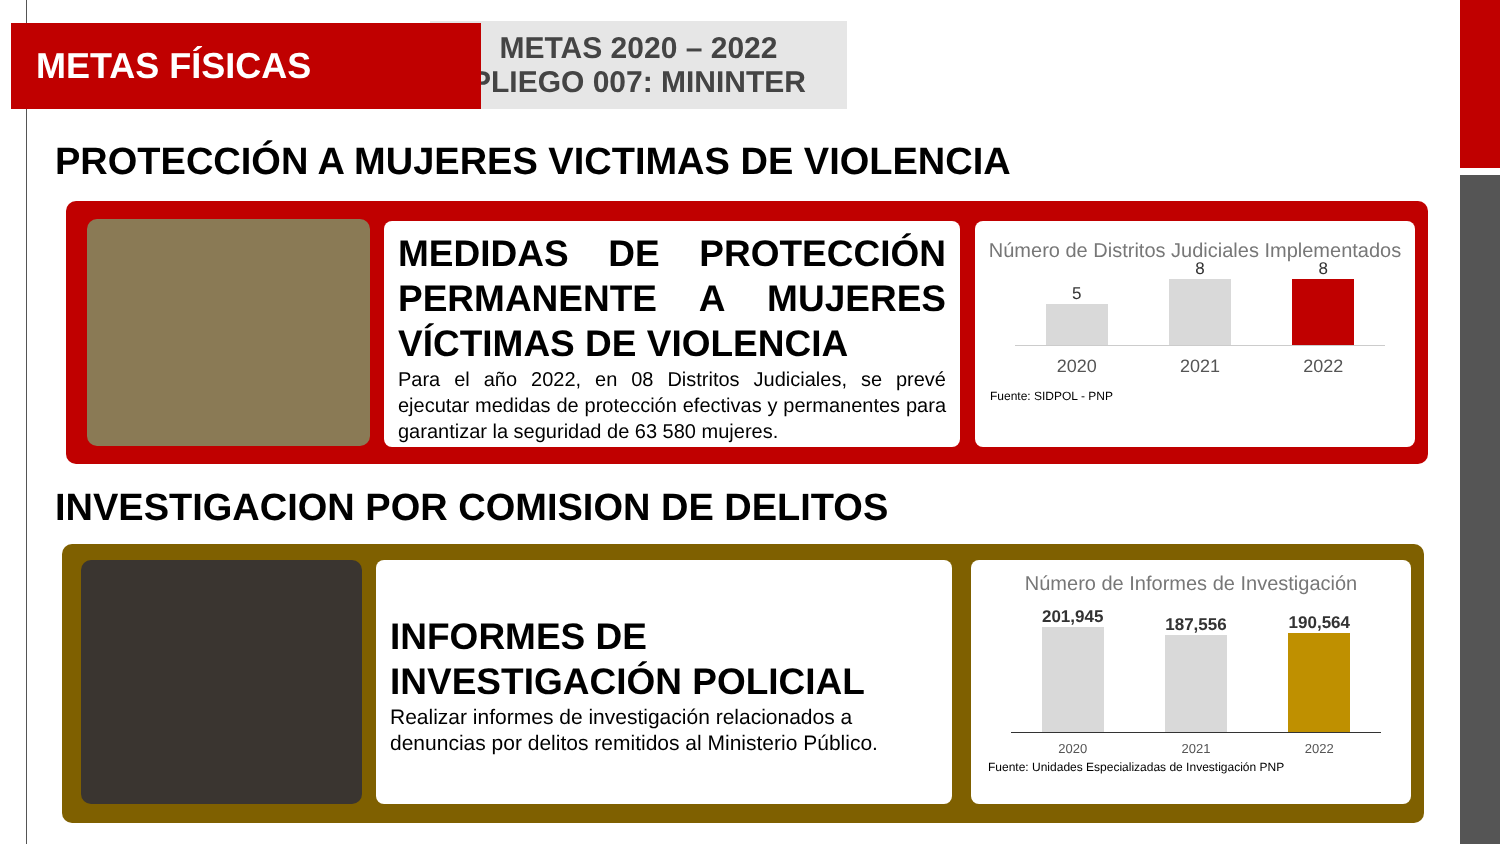METAS 2020 – 2022
PLIEGO 007: MININTER
METAS FÍSICAS
PROTECCIÓN A MUJERES VICTIMAS DE VIOLENCIA
MEDIDAS DE PROTECCIÓN PERMANENTE A MUJERES VÍCTIMAS DE VIOLENCIA
Para el año 2022, en 08 Distritos Judiciales, se prevé ejecutar medidas de protección efectivas y permanentes para garantizar la seguridad de 63 580 mujeres.
Número de Distritos Judiciales Implementados
5
8
8
2020 2021 2022
Fuente: SIDPOL - PNP
INVESTIGACION POR COMISION DE DELITOS
INFORMES DE INVESTIGACIÓN POLICIAL
Realizar informes de investigación relacionados a denuncias por delitos remitidos al Ministerio Público.
Número de Informes de Investigación
201,945
187,556
190,564
2020 2021 2022
Fuente: Unidades Especializadas de Investigación PNP